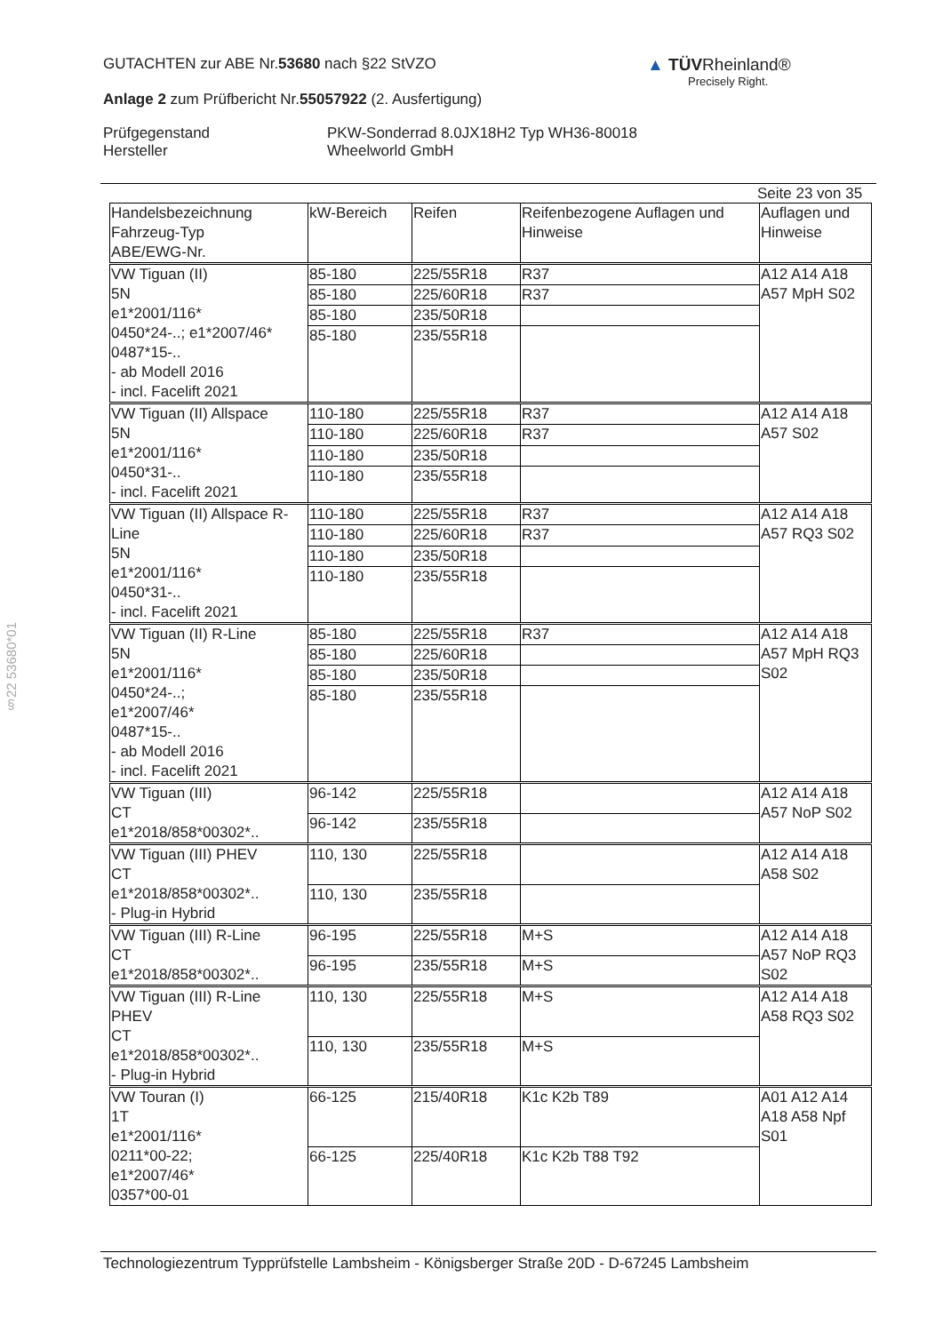GUTACHTEN zur ABE Nr.53680 nach §22 StVZO
Anlage 2 zum Prüfbericht Nr.55057922 (2. Ausfertigung)
Prüfgegenstand
Hersteller
PKW-Sonderrad 8.0JX18H2 Typ WH36-80018
Wheelworld GmbH
▲ TÜVRheinland®
Precisely Right.
§22 53680*01
Seite 23 von 35
| Handelsbezeichnung Fahrzeug-Typ ABE/EWG-Nr. | kW-Bereich | Reifen | Reifenbezogene Auflagen und Hinweise | Auflagen und Hinweise |
| --- | --- | --- | --- | --- |
| VW Tiguan (II) 5N e1*2001/116* 0450*24-..; e1*2007/46* 0487*15-.. - ab Modell 2016 - incl. Facelift 2021 | 85-180 | 225/55R18 | R37 | A12 A14 A18 A57 MpH S02 |
| | 85-180 | 225/60R18 | R37 | |
| | 85-180 | 235/50R18 | | |
| | 85-180 | 235/55R18 | | |
| VW Tiguan (II) Allspace 5N e1*2001/116* 0450*31-.. - incl. Facelift 2021 | 110-180 | 225/55R18 | R37 | A12 A14 A18 A57 S02 |
| | 110-180 | 225/60R18 | R37 | |
| | 110-180 | 235/50R18 | | |
| | 110-180 | 235/55R18 | | |
| VW Tiguan (II) Allspace R-Line 5N e1*2001/116* 0450*31-.. - incl. Facelift 2021 | 110-180 | 225/55R18 | R37 | A12 A14 A18 A57 RQ3 S02 |
| | 110-180 | 225/60R18 | R37 | |
| | 110-180 | 235/50R18 | | |
| | 110-180 | 235/55R18 | | |
| VW Tiguan (II) R-Line 5N e1*2001/116* 0450*24-..; e1*2007/46* 0487*15-.. - ab Modell 2016 - incl. Facelift 2021 | 85-180 | 225/55R18 | R37 | A12 A14 A18 A57 MpH RQ3 S02 |
| | 85-180 | 225/60R18 | | |
| | 85-180 | 235/50R18 | | |
| | 85-180 | 235/55R18 | | |
| VW Tiguan (III) CT e1*2018/858*00302*.. | 96-142 | 225/55R18 | | A12 A14 A18 A57 NoP S02 |
| | 96-142 | 235/55R18 | | |
| VW Tiguan (III) PHEV CT e1*2018/858*00302*.. - Plug-in Hybrid | 110, 130 | 225/55R18 | | A12 A14 A18 A58 S02 |
| | 110, 130 | 235/55R18 | | |
| VW Tiguan (III) R-Line CT e1*2018/858*00302*.. | 96-195 | 225/55R18 | M+S | A12 A14 A18 A57 NoP RQ3 S02 |
| | 96-195 | 235/55R18 | M+S | |
| VW Tiguan (III) R-Line PHEV CT e1*2018/858*00302*.. - Plug-in Hybrid | 110, 130 | 225/55R18 | M+S | A12 A14 A18 A58 RQ3 S02 |
| | 110, 130 | 235/55R18 | M+S | |
| VW Touran (I) 1T e1*2001/116* 0211*00-22; e1*2007/46* 0357*00-01 | 66-125 | 215/40R18 | K1c K2b T89 | A01 A12 A14 A18 A58 Npf S01 |
| | 66-125 | 225/40R18 | K1c K2b T88 T92 | |
Technologiezentrum Typprüfstelle Lambsheim - Königsberger Straße 20D - D-67245 Lambsheim